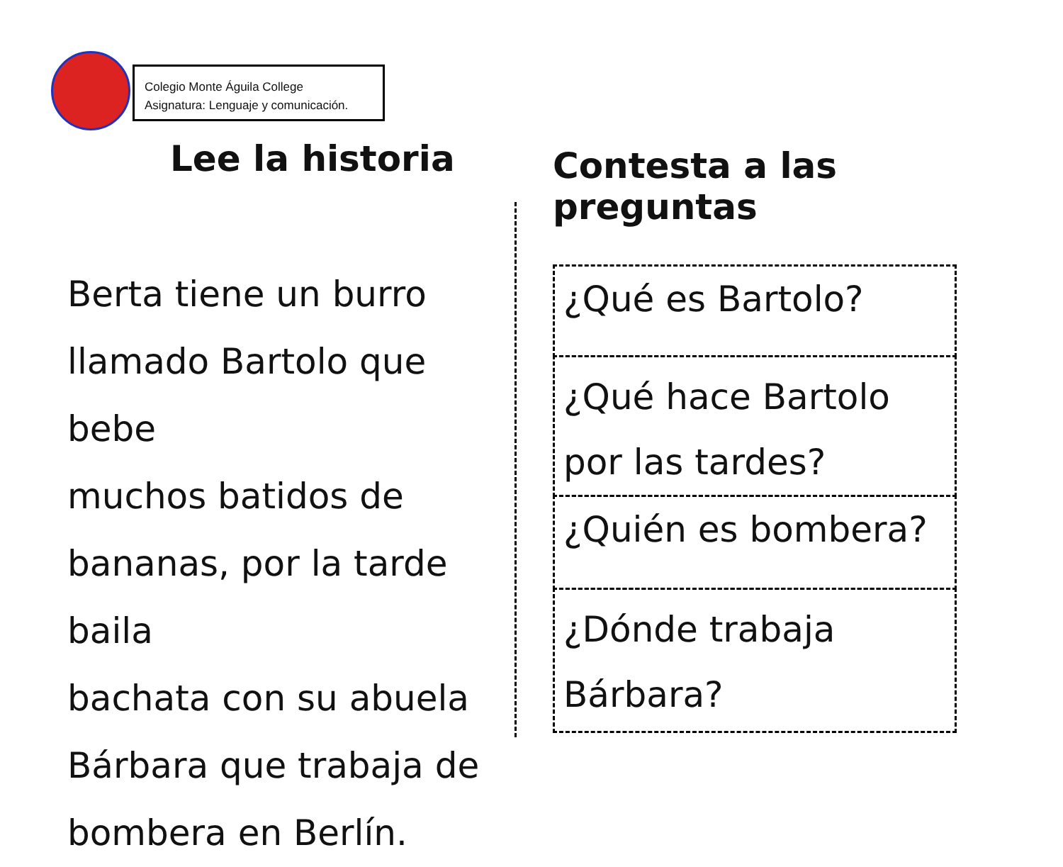Colegio Monte Águila College
Asignatura: Lenguaje y comunicación.
Lee la historia
Berta tiene un burro
llamado Bartolo que bebe
muchos batidos de
bananas, por la tarde baila
bachata con su abuela
Bárbara que trabaja de
bombera en Berlín.
Contesta a las preguntas
¿Qué es Bartolo?
¿Qué hace Bartolo por las tardes?
¿Quién es bombera?
¿Dónde trabaja Bárbara?